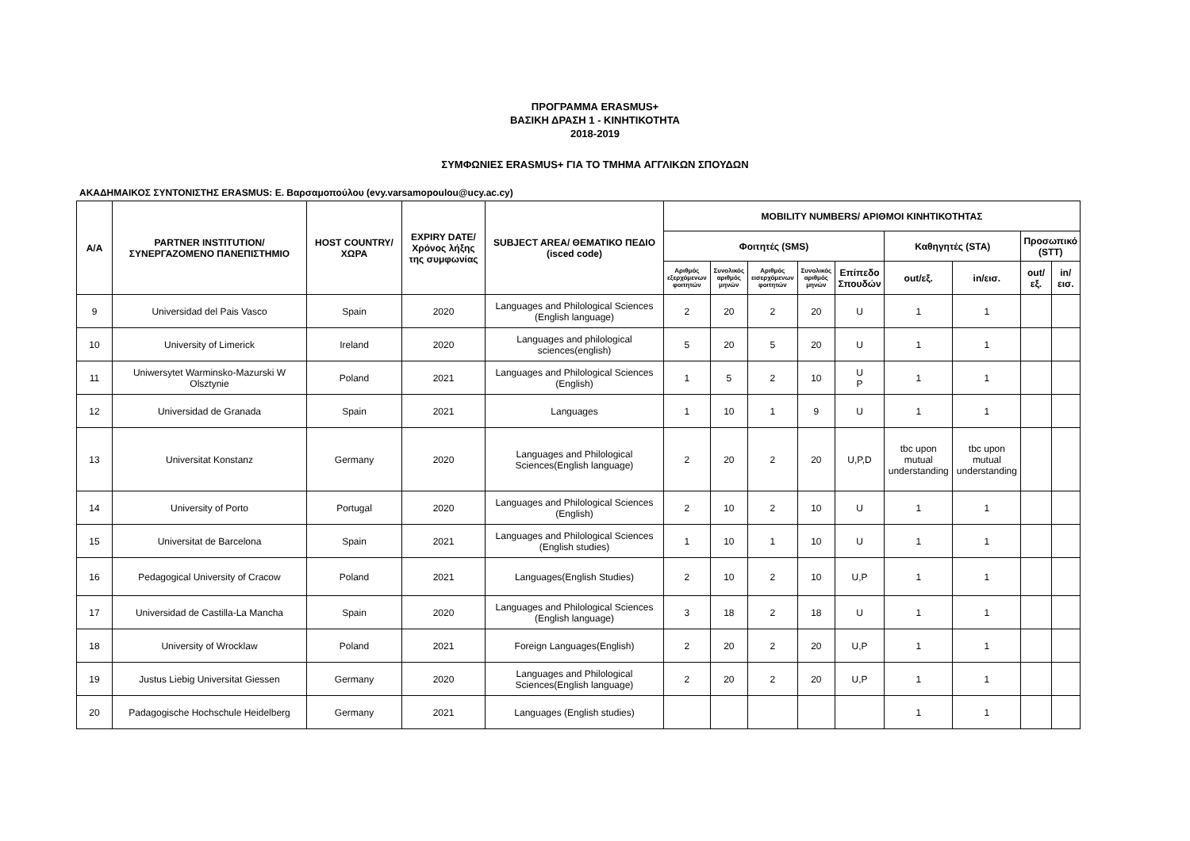ΠΡΟΓΡΑΜΜΑ ERASMUS+
ΒΑΣΙΚΗ ΔΡΑΣΗ 1 - ΚΙΝΗΤΙΚΟΤΗΤΑ
2018-2019
ΣΥΜΦΩΝΙΕΣ ERASMUS+ ΓΙΑ ΤΟ ΤΜΗΜΑ ΑΓΓΛΙΚΩΝ ΣΠΟΥΔΩΝ
ΑΚΑΔΗΜΑΙΚΟΣ ΣΥΝΤΟΝΙΣΤΗΣ ERASMUS: Ε. Βαρσαμοπούλου (evy.varsamopoulou@ucy.ac.cy)
| A/A | PARTNER INSTITUTION/ ΣΥΝΕΡΓΑΖΟΜΕΝΟ ΠΑΝΕΠΙΣΤΗΜΙΟ | HOST COUNTRY/ ΧΩΡΑ | EXPIRY DATE/ Χρόνος λήξης της συμφωνίας | SUBJECT AREA/ ΘΕΜΑΤΙΚΟ ΠΕΔΙΟ (isced code) | MOBILITY NUMBERS/ ΑΡΙΘΜΟΙ ΚΙΝΗΤΙΚΟΤΗΤΑΣ | | | | | | | | |
| --- | --- | --- | --- | --- | --- | --- | --- | --- | --- | --- | --- | --- | --- |
| | | | | | Φοιτητές (SMS) | | | | | Καθηγητές (STA) | | Προσωπικό (STT) | |
| | | | | | Αριθμός εξερχόμενων φοιτητών | Συνολικός αριθμός μηνών | Αριθμός εισερχόμενων φοιτητών | Συνολικός αριθμός μηνών | Επίπεδο Σπουδών | out/εξ. | in/εισ. | out/εξ. | in/εισ. |
| 9 | Universidad del Pais Vasco | Spain | 2020 | Languages and Philological Sciences (English language) | 2 | 20 | 2 | 20 | U | 1 | 1 | | |
| 10 | University of Limerick | Ireland | 2020 | Languages and philological sciences(english) | 5 | 20 | 5 | 20 | U | 1 | 1 | | |
| 11 | Uniwersytet Warminsko-Mazurski W Olsztynie | Poland | 2021 | Languages and Philological Sciences (English) | 1 | 5 | 2 | 10 | U P | 1 | 1 | | |
| 12 | Universidad de Granada | Spain | 2021 | Languages | 1 | 10 | 1 | 9 | U | 1 | 1 | | |
| 13 | Universitat Konstanz | Germany | 2020 | Languages and Philological Sciences(English language) | 2 | 20 | 2 | 20 | U,P,D | tbc upon mutual understanding | tbc upon mutual understanding | | |
| 14 | University of Porto | Portugal | 2020 | Languages and Philological Sciences (English) | 2 | 10 | 2 | 10 | U | 1 | 1 | | |
| 15 | Universitat de Barcelona | Spain | 2021 | Languages and Philological Sciences (English studies) | 1 | 10 | 1 | 10 | U | 1 | 1 | | |
| 16 | Pedagogical University of Cracow | Poland | 2021 | Languages(English Studies) | 2 | 10 | 2 | 10 | U,P | 1 | 1 | | |
| 17 | Universidad de Castilla-La Mancha | Spain | 2020 | Languages and Philological Sciences (English language) | 3 | 18 | 2 | 18 | U | 1 | 1 | | |
| 18 | University of Wrocklaw | Poland | 2021 | Foreign Languages(English) | 2 | 20 | 2 | 20 | U,P | 1 | 1 | | |
| 19 | Justus Liebig Universitat Giessen | Germany | 2020 | Languages and Philological Sciences(English language) | 2 | 20 | 2 | 20 | U,P | 1 | 1 | | |
| 20 | Padagogische Hochschule Heidelberg | Germany | 2021 | Languages (English studies) | | | | | | 1 | 1 | | |